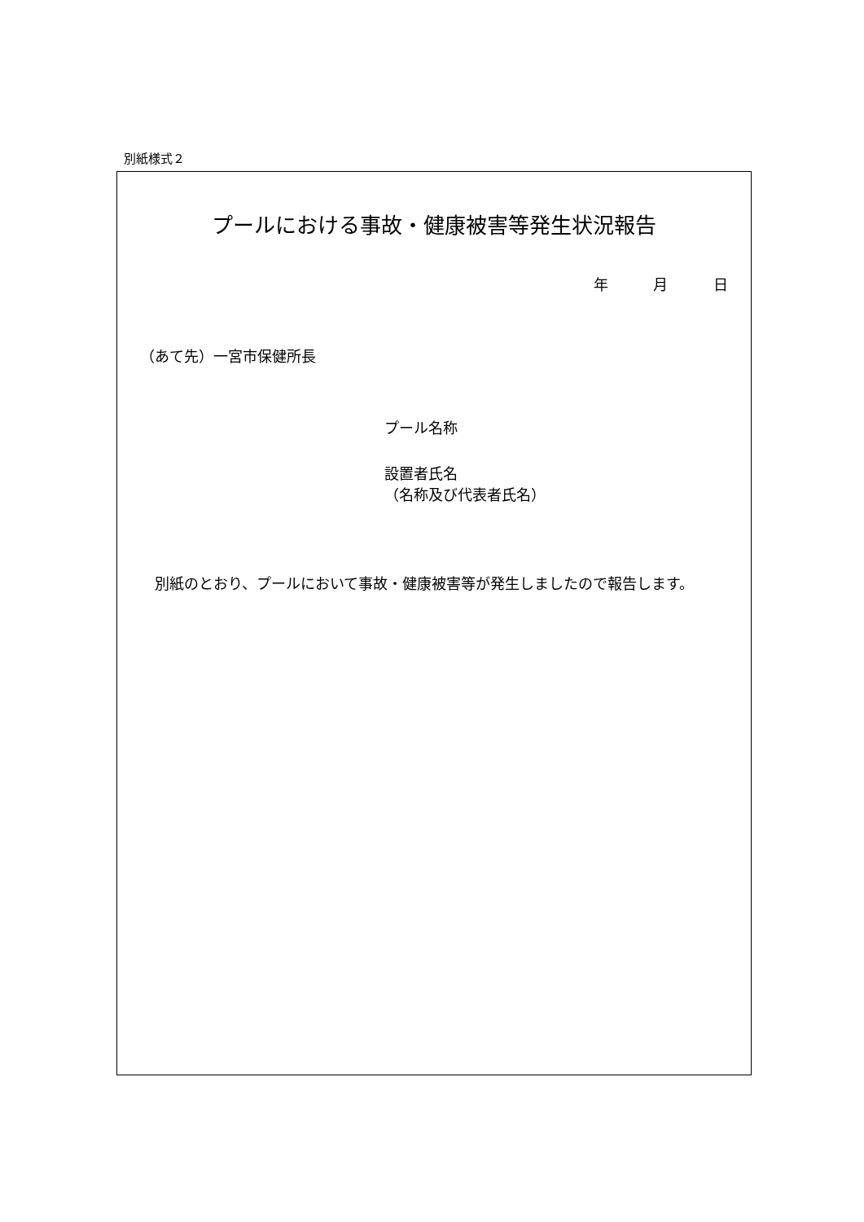別紙様式２
プールにおける事故・健康被害等発生状況報告
年 月 日
（あて先）一宮市保健所長
プール名称
設置者氏名
（名称及び代表者氏名）
別紙のとおり、プールにおいて事故・健康被害等が発生しましたので報告します。